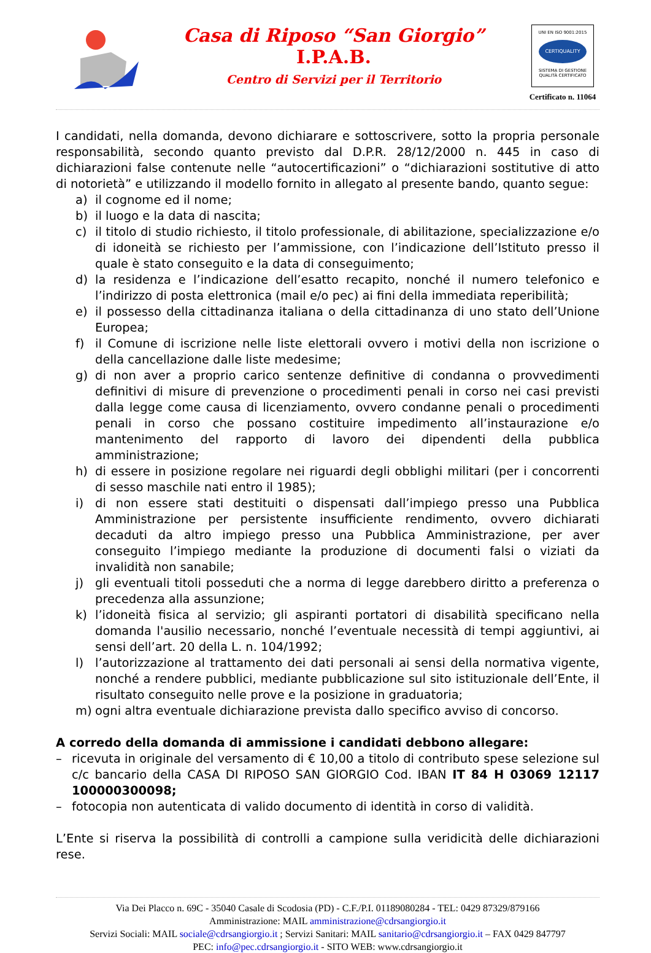Casa di Riposo “San Giorgio”
I.P.A.B.
Centro di Servizi per il Territorio
UNI EN ISO 9001:2015
CERTIQUALITY
SISTEMA DI GESTIONE
QUALITÀ CERTIFICATO
Certificato n. 11064
I candidati, nella domanda, devono dichiarare e sottoscrivere, sotto la propria personale responsabilità, secondo quanto previsto dal D.P.R. 28/12/2000 n. 445 in caso di dichiarazioni false contenute nelle “autocertificazioni” o “dichiarazioni sostitutive di atto di notorietà” e utilizzando il modello fornito in allegato al presente bando, quanto segue:
a) il cognome ed il nome;
b) il luogo e la data di nascita;
c) il titolo di studio richiesto, il titolo professionale, di abilitazione, specializzazione e/o di idoneità se richiesto per l’ammissione, con l’indicazione dell’Istituto presso il quale è stato conseguito e la data di conseguimento;
d) la residenza e l’indicazione dell’esatto recapito, nonché il numero telefonico e l’indirizzo di posta elettronica (mail e/o pec) ai fini della immediata reperibilità;
e) il possesso della cittadinanza italiana o della cittadinanza di uno stato dell’Unione Europea;
f) il Comune di iscrizione nelle liste elettorali ovvero i motivi della non iscrizione o della cancellazione dalle liste medesime;
g) di non aver a proprio carico sentenze definitive di condanna o provvedimenti definitivi di misure di prevenzione o procedimenti penali in corso nei casi previsti dalla legge come causa di licenziamento, ovvero condanne penali o procedimenti penali in corso che possano costituire impedimento all’instaurazione e/o mantenimento del rapporto di lavoro dei dipendenti della pubblica amministrazione;
h) di essere in posizione regolare nei riguardi degli obblighi militari (per i concorrenti di sesso maschile nati entro il 1985);
i) di non essere stati destituiti o dispensati dall’impiego presso una Pubblica Amministrazione per persistente insufficiente rendimento, ovvero dichiarati decaduti da altro impiego presso una Pubblica Amministrazione, per aver conseguito l’impiego mediante la produzione di documenti falsi o viziati da invalidità non sanabile;
j) gli eventuali titoli posseduti che a norma di legge darebbero diritto a preferenza o precedenza alla assunzione;
k) l’idoneità fisica al servizio; gli aspiranti portatori di disabilità specificano nella domanda l'ausilio necessario, nonché l’eventuale necessità di tempi aggiuntivi, ai sensi dell’art. 20 della L. n. 104/1992;
l) l’autorizzazione al trattamento dei dati personali ai sensi della normativa vigente, nonché a rendere pubblici, mediante pubblicazione sul sito istituzionale dell’Ente, il risultato conseguito nelle prove e la posizione in graduatoria;
m) ogni altra eventuale dichiarazione prevista dallo specifico avviso di concorso.
A corredo della domanda di ammissione i candidati debbono allegare:
– ricevuta in originale del versamento di € 10,00 a titolo di contributo spese selezione sul c/c bancario della CASA DI RIPOSO SAN GIORGIO Cod. IBAN IT 84 H 03069 12117 100000300098;
– fotocopia non autenticata di valido documento di identità in corso di validità.
L’Ente si riserva la possibilità di controlli a campione sulla veridicità delle dichiarazioni rese.
Via Dei Placco n. 69C - 35040 Casale di Scodosia (PD) - C.F./P.I. 01189080284 - TEL: 0429 87329/879166
Amministrazione: MAIL amministrazione@cdrsangiorgio.it
Servizi Sociali: MAIL sociale@cdrsangiorgio.it ; Servizi Sanitari: MAIL sanitario@cdrsangiorgio.it – FAX 0429 847797
PEC: info@pec.cdrsangiorgio.it - SITO WEB: www.cdrsangiorgio.it